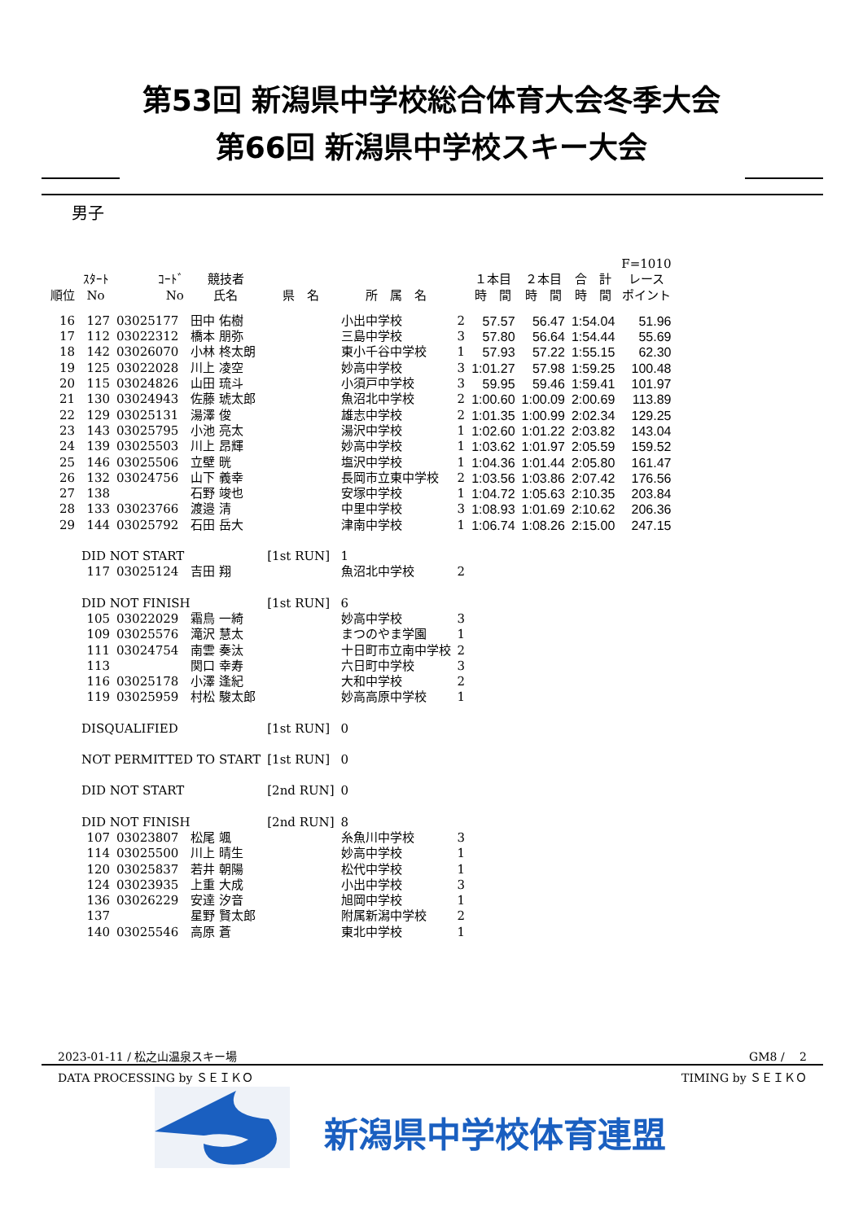第53回 新潟県中学校総合体育大会冬季大会
第66回 新潟県中学校スキー大会
男子
| | | | | | | | | | | F=1010 |
| --- | --- | --- | --- | --- | --- | --- | --- | --- | --- | --- |
| 順位 | ｽﾀｰﾄ No | ｺｰﾄﾞ No | 競技者 氏名 | 県 名 | 所 属 名 | | １本目 時 間 | ２本目 時 間 | 合 計 時 間 | レース ポイント |
| 16 | 127 | 03025177 | 田中 佑樹 | | 小出中学校 | 2 | 57.57 | 56.47 | 1:54.04 | 51.96 |
| 17 | 112 | 03022312 | 橋本 朋弥 | | 三島中学校 | 3 | 57.80 | 56.64 | 1:54.44 | 55.69 |
| 18 | 142 | 03026070 | 小林 柊太朗 | | 東小千谷中学校 | 1 | 57.93 | 57.22 | 1:55.15 | 62.30 |
| 19 | 125 | 03022028 | 川上 凌空 | | 妙高中学校 | 3 | 1:01.27 | 57.98 | 1:59.25 | 100.48 |
| 20 | 115 | 03024826 | 山田 琉斗 | | 小須戸中学校 | 3 | 59.95 | 59.46 | 1:59.41 | 101.97 |
| 21 | 130 | 03024943 | 佐藤 琥太郎 | | 魚沼北中学校 | 2 | 1:00.60 | 1:00.09 | 2:00.69 | 113.89 |
| 22 | 129 | 03025131 | 湯澤 俊 | | 雄志中学校 | 2 | 1:01.35 | 1:00.99 | 2:02.34 | 129.25 |
| 23 | 143 | 03025795 | 小池 亮太 | | 湯沢中学校 | 1 | 1:02.60 | 1:01.22 | 2:03.82 | 143.04 |
| 24 | 139 | 03025503 | 川上 昂輝 | | 妙高中学校 | 1 | 1:03.62 | 1:01.97 | 2:05.59 | 159.52 |
| 25 | 146 | 03025506 | 立壁 晄 | | 塩沢中学校 | 1 | 1:04.36 | 1:01.44 | 2:05.80 | 161.47 |
| 26 | 132 | 03024756 | 山下 義幸 | | 長岡市立東中学校 | 2 | 1:03.56 | 1:03.86 | 2:07.42 | 176.56 |
| 27 | 138 | | 石野 竣也 | | 安塚中学校 | 1 | 1:04.72 | 1:05.63 | 2:10.35 | 203.84 |
| 28 | 133 | 03023766 | 渡邉 清 | | 中里中学校 | 3 | 1:08.93 | 1:01.69 | 2:10.62 | 206.36 |
| 29 | 144 | 03025792 | 石田 岳大 | | 津南中学校 | 1 | 1:06.74 | 1:08.26 | 2:15.00 | 247.15 |
| | DID NOT START | | | [1st RUN] | 1 | | | | | |
| | 117 | 03025124 | 吉田 翔 | | 魚沼北中学校 | 2 | | | | |
| | DID NOT FINISH | | | [1st RUN] | 6 | | | | | |
| | 105 | 03022029 | 霜鳥 一綺 | | 妙高中学校 | 3 | | | | |
| | 109 | 03025576 | 滝沢 慧太 | | まつのやま学園 | 1 | | | | |
| | 111 | 03024754 | 南雲 奏汰 | | 十日町市立南中学校 | 2 | | | | |
| | 113 | | 関口 幸寿 | | 六日町中学校 | 3 | | | | |
| | 116 | 03025178 | 小澤 逢紀 | | 大和中学校 | 2 | | | | |
| | 119 | 03025959 | 村松 駿太郎 | | 妙高高原中学校 | 1 | | | | |
| | DISQUALIFIED | | | [1st RUN] | 0 | | | | | |
| | NOT PERMITTED TO START | | | [1st RUN] | 0 | | | | | |
| | DID NOT START | | | [2nd RUN] | 0 | | | | | |
| | DID NOT FINISH | | | [2nd RUN] | 8 | | | | | |
| | 107 | 03023807 | 松尾 颯 | | 糸魚川中学校 | 3 | | | | |
| | 114 | 03025500 | 川上 晴生 | | 妙高中学校 | 1 | | | | |
| | 120 | 03025837 | 若井 朝陽 | | 松代中学校 | 1 | | | | |
| | 124 | 03023935 | 上重 大成 | | 小出中学校 | 3 | | | | |
| | 136 | 03026229 | 安達 汐音 | | 旭岡中学校 | 1 | | | | |
| | 137 | | 星野 賢太郎 | | 附属新潟中学校 | 2 | | | | |
| | 140 | 03025546 | 高原 蒼 | | 東北中学校 | 1 | | | | |
2023-01-11 / 松之山温泉スキー場 GM8 /　 2
DATA PROCESSING by ＳＥＩＫＯ TIMING by ＳＥＩＫＯ
新潟県中学校体育連盟